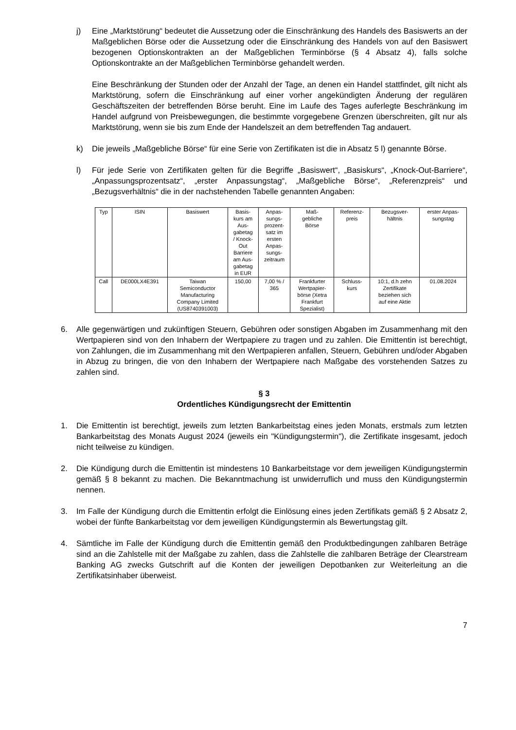j) Eine „Marktstörung“ bedeutet die Aussetzung oder die Einschränkung des Handels des Basiswerts an der Maßgeblichen Börse oder die Aussetzung oder die Einschränkung des Handels von auf den Basiswert bezogenen Optionskontrakten an der Maßgeblichen Terminbörse (§ 4 Absatz 4), falls solche Optionskontrakte an der Maßgeblichen Terminbörse gehandelt werden.
Eine Beschränkung der Stunden oder der Anzahl der Tage, an denen ein Handel stattfindet, gilt nicht als Marktstörung, sofern die Einschränkung auf einer vorher angekündigten Änderung der regulären Geschäftszeiten der betreffenden Börse beruht. Eine im Laufe des Tages auferlegte Beschränkung im Handel aufgrund von Preisbewegungen, die bestimmte vorgegebene Grenzen überschreiten, gilt nur als Marktstörung, wenn sie bis zum Ende der Handelszeit an dem betreffenden Tag andauert.
k) Die jeweils „Maßgebliche Börse“ für eine Serie von Zertifikaten ist die in Absatz 5 l) genannte Börse.
l) Für jede Serie von Zertifikaten gelten für die Begriffe „Basiswert“, „Basiskurs“, „Knock-Out-Barriere“, „Anpassungsprozentsatz“, „erster Anpassungstag“, „Maßgebliche Börse“, „Referenzpreis“ und „Bezugsverhältnis“ die in der nachstehenden Tabelle genannten Angaben:
| Typ | ISIN | Basiswert | Basis- kurs am Aus- gabetag / Knock- Out Barriere am Aus- gabetag in EUR | Anpas- sungs- prozent- satz im ersten Anpas- sungs- zeitraum | Maß- gebliche Börse | Referenz- preis | Bezugsver- hältnis | erster Anpas- sungstag |
| --- | --- | --- | --- | --- | --- | --- | --- | --- |
| Call | DE000LX4E391 | Taiwan Semiconductor Manufacturing Company Limited (US8740391003) | 150,00 | 7,00 % / 365 | Frankfurter Wertpapier- börse (Xetra Frankfurt Spezialist) | Schluss- kurs | 10:1, d.h zehn Zertifikate beziehen sich auf eine Aktie | 01.08.2024 |
6. Alle gegenwärtigen und zukünftigen Steuern, Gebühren oder sonstigen Abgaben im Zusammenhang mit den Wertpapieren sind von den Inhabern der Wertpapiere zu tragen und zu zahlen. Die Emittentin ist berechtigt, von Zahlungen, die im Zusammenhang mit den Wertpapieren anfallen, Steuern, Gebühren und/oder Abgaben in Abzug zu bringen, die von den Inhabern der Wertpapiere nach Maßgabe des vorstehenden Satzes zu zahlen sind.
§ 3
Ordentliches Kündigungsrecht der Emittentin
1. Die Emittentin ist berechtigt, jeweils zum letzten Bankarbeitstag eines jeden Monats, erstmals zum letzten Bankarbeitstag des Monats August 2024 (jeweils ein "Kündigungstermin"), die Zertifikate insgesamt, jedoch nicht teilweise zu kündigen.
2. Die Kündigung durch die Emittentin ist mindestens 10 Bankarbeitstage vor dem jeweiligen Kündigungstermin gemäß § 8 bekannt zu machen. Die Bekanntmachung ist unwiderruflich und muss den Kündigungstermin nennen.
3. Im Falle der Kündigung durch die Emittentin erfolgt die Einlösung eines jeden Zertifikats gemäß § 2 Absatz 2, wobei der fünfte Bankarbeitstag vor dem jeweiligen Kündigungstermin als Bewertungstag gilt.
4. Sämtliche im Falle der Kündigung durch die Emittentin gemäß den Produktbedingungen zahlbaren Beträge sind an die Zahlstelle mit der Maßgabe zu zahlen, dass die Zahlstelle die zahlbaren Beträge der Clearstream Banking AG zwecks Gutschrift auf die Konten der jeweiligen Depotbanken zur Weiterleitung an die Zertifikatsinhaber überweist.
7